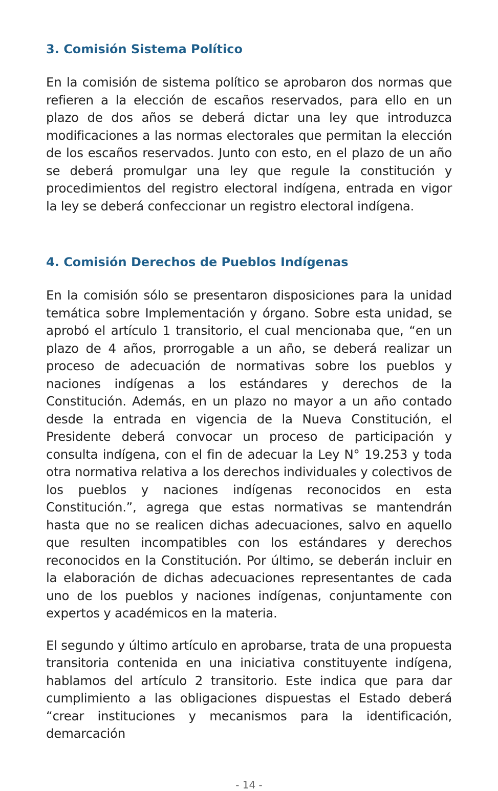3. Comisión Sistema Político
En la comisión de sistema político se aprobaron dos normas que refieren a la elección de escaños reservados, para ello en un plazo de dos años se deberá dictar una ley que introduzca modificaciones a las normas electorales que permitan la elección de los escaños reservados. Junto con esto, en el plazo de un año se deberá promulgar una ley que regule la constitución y procedimientos del registro electoral indígena, entrada en vigor la ley se deberá confeccionar un registro electoral indígena.
4. Comisión Derechos de Pueblos Indígenas
En la comisión sólo se presentaron disposiciones para la unidad temática sobre Implementación y órgano. Sobre esta unidad, se aprobó el artículo 1 transitorio, el cual mencionaba que, “en un plazo de 4 años, prorrogable a un año, se deberá realizar un proceso de adecuación de normativas sobre los pueblos y naciones indígenas a los estándares y derechos de la Constitución. Además, en un plazo no mayor a un año contado desde la entrada en vigencia de la Nueva Constitución, el Presidente deberá convocar un proceso de participación y consulta indígena, con el fin de adecuar la Ley N° 19.253 y toda otra normativa relativa a los derechos individuales y colectivos de los pueblos y naciones indígenas reconocidos en esta Constitución.”, agrega que estas normativas se mantendrán hasta que no se realicen dichas adecuaciones, salvo en aquello que resulten incompatibles con los estándares y derechos reconocidos en la Constitución. Por último, se deberán incluir en la elaboración de dichas adecuaciones representantes de cada uno de los pueblos y naciones indígenas, conjuntamente con expertos y académicos en la materia.
El segundo y último artículo en aprobarse, trata de una propuesta transitoria contenida en una iniciativa constituyente indígena, hablamos del artículo 2 transitorio. Este indica que para dar cumplimiento a las obligaciones dispuestas el Estado deberá “crear instituciones y mecanismos para la identificación, demarcación
- 14 -